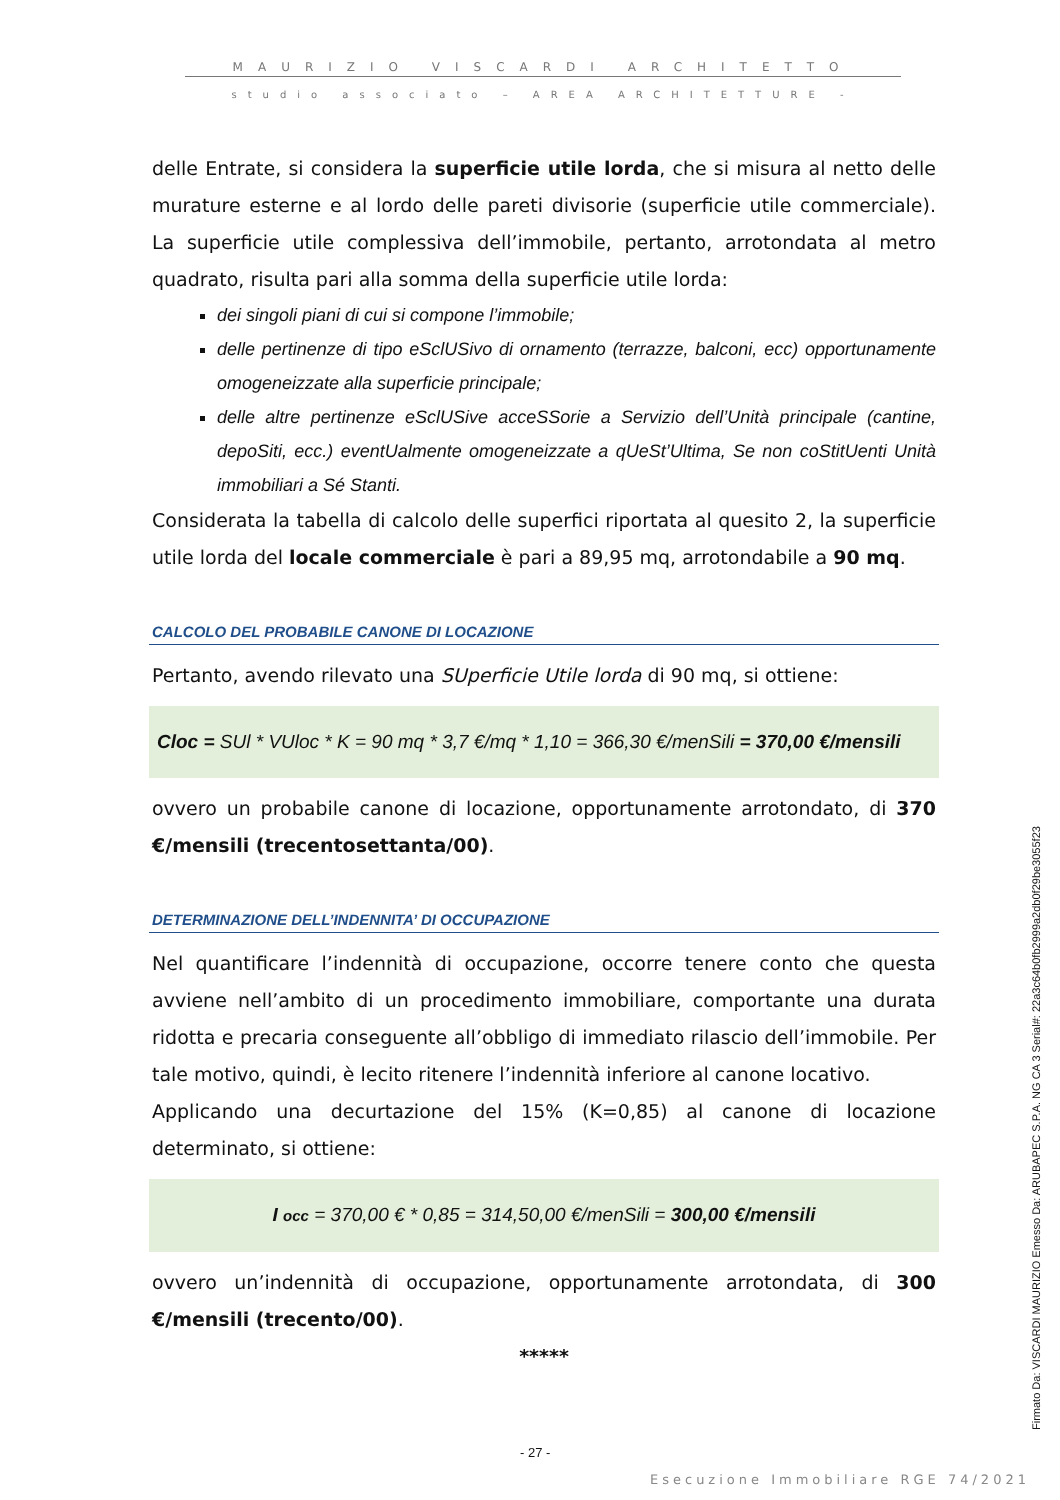MAURIZIO VISCARDI ARCHITETTO
studio associato – AREA ARCHITETTURE -
delle Entrate, si considera la superficie utile lorda, che si misura al netto delle murature esterne e al lordo delle pareti divisorie (superficie utile commerciale). La superficie utile complessiva dell’immobile, pertanto, arrotondata al metro quadrato, risulta pari alla somma della superficie utile lorda:
dei singoli piani di cui si compone l’immobile;
delle pertinenze di tipo eSclUSivo di ornamento (terrazze, balconi, ecc) opportunamente omogeneizzate alla superficie principale;
delle altre pertinenze eSclUSive acceSSorie a Servizio dell’Unità principale (cantine, depoSiti, ecc.) eventUalmente omogeneizzate a qUeSt’Ultima, Se non coStitUenti Unità immobiliari a Sé Stanti.
Considerata la tabella di calcolo delle superfici riportata al quesito 2, la superficie utile lorda del locale commerciale è pari a 89,95 mq, arrotondabile a 90 mq.
CALCOLO DEL PROBABILE CANONE DI LOCAZIONE
Pertanto, avendo rilevato una SUperficie Utile lorda di 90 mq, si ottiene:
Cloc = SUl * VUloc * K = 90 mq * 3,7 €/mq * 1,10 = 366,30 €/menSili = 370,00 €/mensili
ovvero un probabile canone di locazione, opportunamente arrotondato, di 370 €/mensili (trecentosettanta/00).
DETERMINAZIONE DELL’INDENNITA’ DI OCCUPAZIONE
Nel quantificare l’indennità di occupazione, occorre tenere conto che questa avviene nell’ambito di un procedimento immobiliare, comportante una durata ridotta e precaria conseguente all’obbligo di immediato rilascio dell’immobile. Per tale motivo, quindi, è lecito ritenere l’indennità inferiore al canone locativo.
Applicando una decurtazione del 15% (K=0,85) al canone di locazione determinato, si ottiene:
I occ = 370,00 € * 0,85 = 314,50,00 €/menSili = 300,00 €/mensili
ovvero un’indennità di occupazione, opportunamente arrotondata, di 300 €/mensili (trecento/00).
*****
- 27 -
Esecuzione Immobiliare RGE 74/2021
Firmato Da: VISCARDI MAURIZIO Emesso Da: ARUBAPEC S.P.A. NG CA 3 Serial#: 22a3c64b0fb2999a2db0f29be3055f23